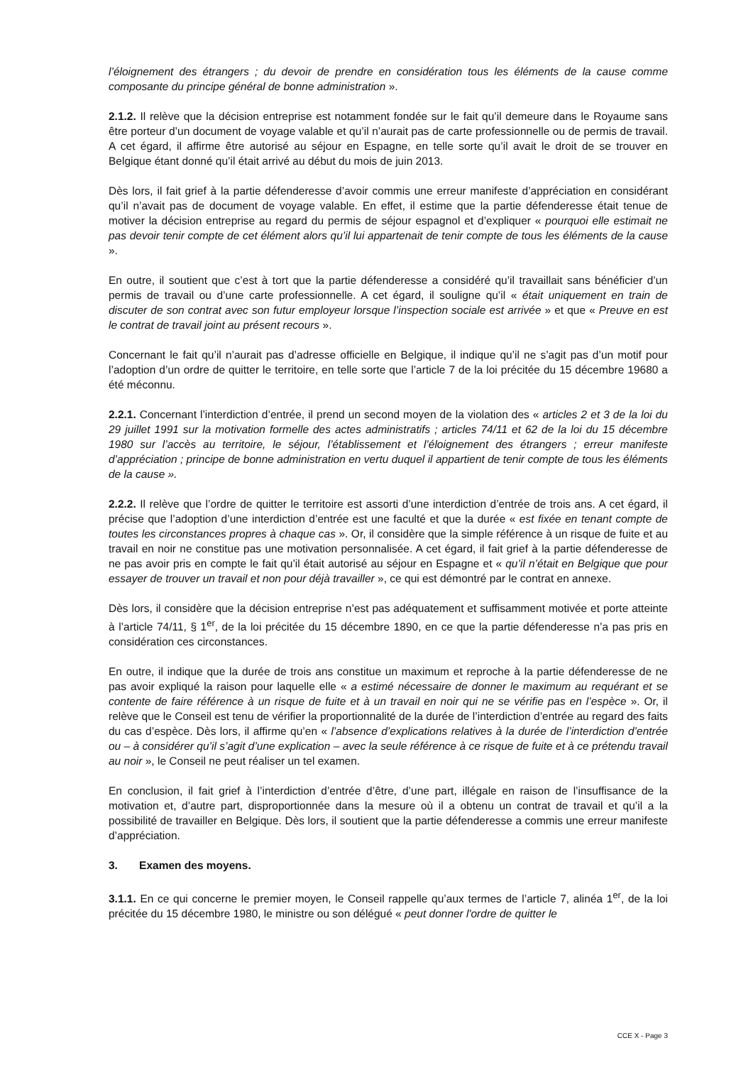l’éloignement des étrangers ; du devoir de prendre en considération tous les éléments de la cause comme composante du principe général de bonne administration ».
2.1.2. Il relève que la décision entreprise est notamment fondée sur le fait qu’il demeure dans le Royaume sans être porteur d’un document de voyage valable et qu’il n’aurait pas de carte professionnelle ou de permis de travail. A cet égard, il affirme être autorisé au séjour en Espagne, en telle sorte qu’il avait le droit de se trouver en Belgique étant donné qu’il était arrivé au début du mois de juin 2013.
Dès lors, il fait grief à la partie défenderesse d’avoir commis une erreur manifeste d’appréciation en considérant qu’il n’avait pas de document de voyage valable. En effet, il estime que la partie défenderesse était tenue de motiver la décision entreprise au regard du permis de séjour espagnol et d’expliquer « pourquoi elle estimait ne pas devoir tenir compte de cet élément alors qu’il lui appartenait de tenir compte de tous les éléments de la cause ».
En outre, il soutient que c’est à tort que la partie défenderesse a considéré qu’il travaillait sans bénéficier d’un permis de travail ou d’une carte professionnelle. A cet égard, il souligne qu’il « était uniquement en train de discuter de son contrat avec son futur employeur lorsque l’inspection sociale est arrivée » et que « Preuve en est le contrat de travail joint au présent recours ».
Concernant le fait qu’il n’aurait pas d’adresse officielle en Belgique, il indique qu’il ne s’agit pas d’un motif pour l’adoption d’un ordre de quitter le territoire, en telle sorte que l’article 7 de la loi précitée du 15 décembre 19680 a été méconnu.
2.2.1. Concernant l’interdiction d’entrée, il prend un second moyen de la violation des « articles 2 et 3 de la loi du 29 juillet 1991 sur la motivation formelle des actes administratifs ; articles 74/11 et 62 de la loi du 15 décembre 1980 sur l’accès au territoire, le séjour, l’établissement et l’éloignement des étrangers ; erreur manifeste d’appréciation ; principe de bonne administration en vertu duquel il appartient de tenir compte de tous les éléments de la cause ».
2.2.2. Il relève que l’ordre de quitter le territoire est assorti d’une interdiction d’entrée de trois ans. A cet égard, il précise que l’adoption d’une interdiction d’entrée est une faculté et que la durée « est fixée en tenant compte de toutes les circonstances propres à chaque cas ». Or, il considère que la simple référence à un risque de fuite et au travail en noir ne constitue pas une motivation personnalisée. A cet égard, il fait grief à la partie défenderesse de ne pas avoir pris en compte le fait qu’il était autorisé au séjour en Espagne et « qu’il n’était en Belgique que pour essayer de trouver un travail et non pour déjà travailler », ce qui est démontré par le contrat en annexe.
Dès lors, il considère que la décision entreprise n’est pas adéquatement et suffisamment motivée et porte atteinte à l’article 74/11, § 1<sup>er</sup>, de la loi précitée du 15 décembre 1890, en ce que la partie défenderesse n’a pas pris en considération ces circonstances.
En outre, il indique que la durée de trois ans constitue un maximum et reproche à la partie défenderesse de ne pas avoir expliqué la raison pour laquelle elle « a estimé nécessaire de donner le maximum au requérant et se contente de faire référence à un risque de fuite et à un travail en noir qui ne se vérifie pas en l’espèce ». Or, il relève que le Conseil est tenu de vérifier la proportionnalité de la durée de l’interdiction d’entrée au regard des faits du cas d’espèce. Dès lors, il affirme qu’en « l’absence d’explications relatives à la durée de l’interdiction d’entrée ou – à considérer qu’il s’agit d’une explication – avec la seule référence à ce risque de fuite et à ce prétendu travail au noir », le Conseil ne peut réaliser un tel examen.
En conclusion, il fait grief à l’interdiction d’entrée d’être, d’une part, illégale en raison de l’insuffisance de la motivation et, d’autre part, disproportionnée dans la mesure où il a obtenu un contrat de travail et qu’il a la possibilité de travailler en Belgique. Dès lors, il soutient que la partie défenderesse a commis une erreur manifeste d’appréciation.
3. Examen des moyens.
3.1.1. En ce qui concerne le premier moyen, le Conseil rappelle qu’aux termes de l’article 7, alinéa 1<sup>er</sup>, de la loi précitée du 15 décembre 1980, le ministre ou son délégué « peut donner l'ordre de quitter le
CCE X - Page 3